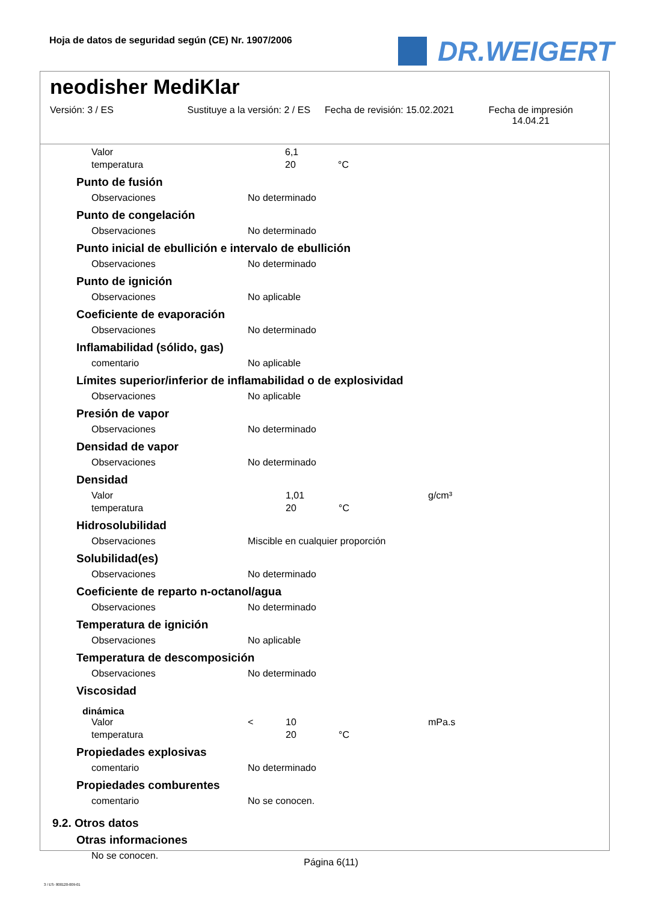Hoja de datos de seguridad según (CE) Nr. 1907/2006
DR.WEIGERT
neodisher MediKlar
Versión: 3 / ES Sustituye a la versión: 2 / ES Fecha de revisión: 15.02.2021 Fecha de impresión
14.04.21
Valor 6,1
temperatura 20 °C
Punto de fusión
Observaciones No determinado
Punto de congelación
Observaciones No determinado
Punto inicial de ebullición e intervalo de ebullición
Observaciones No determinado
Punto de ignición
Observaciones No aplicable
Coeficiente de evaporación
Observaciones No determinado
Inflamabilidad (sólido, gas)
comentario No aplicable
Límites superior/inferior de inflamabilidad o de explosividad
Observaciones No aplicable
Presión de vapor
Observaciones No determinado
Densidad de vapor
Observaciones No determinado
Densidad
Valor 1,01 g/cm³
temperatura 20 °C
Hidrosolubilidad
Observaciones Miscible en cualquier proporción
Solubilidad(es)
Observaciones No determinado
Coeficiente de reparto n-octanol/agua
Observaciones No determinado
Temperatura de ignición
Observaciones No aplicable
Temperatura de descomposición
Observaciones No determinado
Viscosidad
dinámica
Valor < 10 mPa.s
temperatura 20 °C
Propiedades explosivas
comentario No determinado
Propiedades comburentes
comentario No se conocen.
9.2. Otros datos
Otras informaciones
No se conocen.
Página 6(11)
3 / ES- 800120-009-01